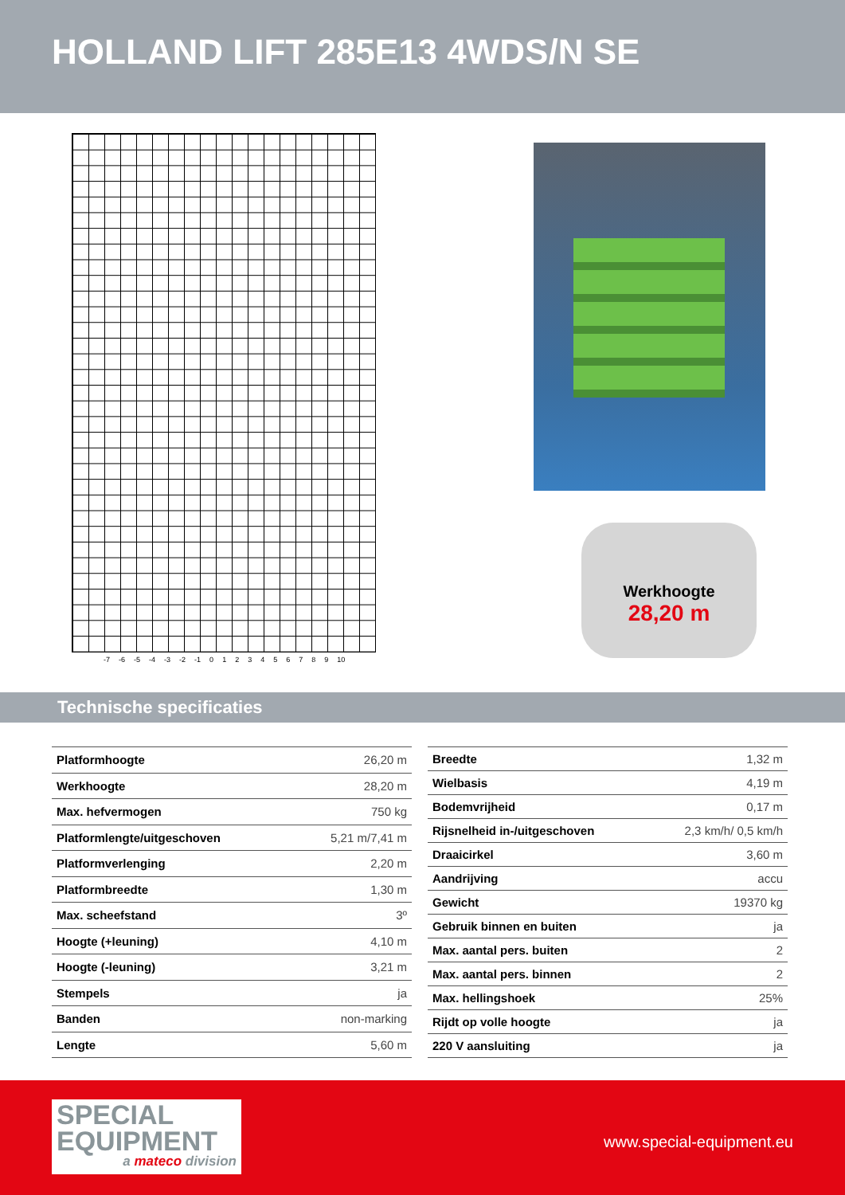HOLLAND LIFT 285E13 4WDS/N SE
-7 -6 -5 -4 -3 -2 -1 0123456789 10
Werkhoogte
28,20 m
Technische specificaties
| Platformhoogte | 26,20 m |
| Werkhoogte | 28,20 m |
| Max. hefvermogen | 750 kg |
| Platformlengte/uitgeschoven | 5,21 m/7,41 m |
| Platformverlenging | 2,20 m |
| Platformbreedte | 1,30 m |
| Max. scheefstand | 3º |
| Hoogte (+leuning) | 4,10 m |
| Hoogte (-leuning) | 3,21 m |
| Stempels | ja |
| Banden | non-marking |
| Lengte | 5,60 m |
| Breedte | 1,32 m |
| Wielbasis | 4,19 m |
| Bodemvrijheid | 0,17 m |
| Rijsnelheid in-/uitgeschoven | 2,3 km/h/ 0,5 km/h |
| Draaicirkel | 3,60 m |
| Aandrijving | accu |
| Gewicht | 19370 kg |
| Gebruik binnen en buiten | ja |
| Max. aantal pers. buiten | 2 |
| Max. aantal pers. binnen | 2 |
| Max. hellingshoek | 25% |
| Rijdt op volle hoogte | ja |
| 220 V aansluiting | ja |
SPECIAL
EQUIPMENT
a mateco division
www.special-equipment.eu